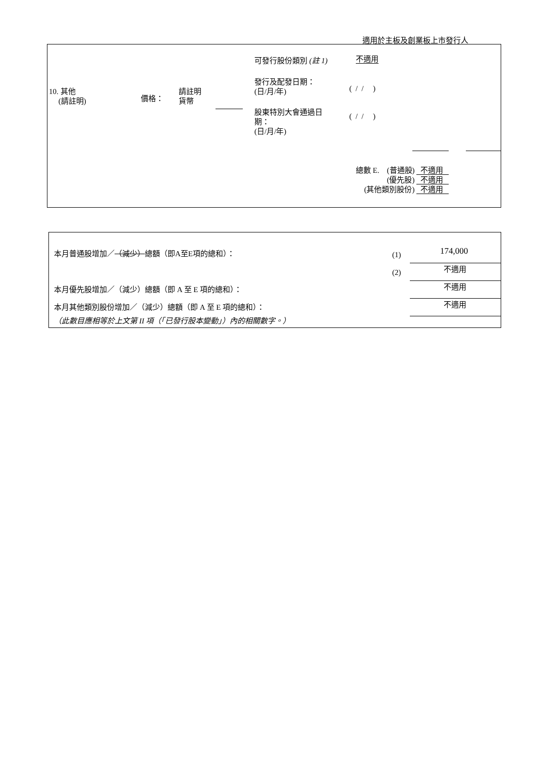適用於主板及創業板上市發行人
10. 其他
(請註明)
價格：
請註明
貨幣
可發行股份類別 (註 1) 不適用
發行及配發日期：
(日/月/年)
( / / )
股東特別大會通過日
期：
(日/月/年)
( / / )
總數 E. (普通股) 不適用
(優先股) 不適用
(其他類別股份) 不適用
本月普通股增加／（減少）總額（即A至E項的總和）：
(1) 174,000
(2) 不適用
本月優先股增加／（減少）總額（即 A 至 E 項的總和）：
不適用
本月其他類別股份增加／（減少）總額（即 A 至 E 項的總和）：
不適用
（此數目應相等於上文第 II 項（「已發行股本變動」）內的相關數字。）